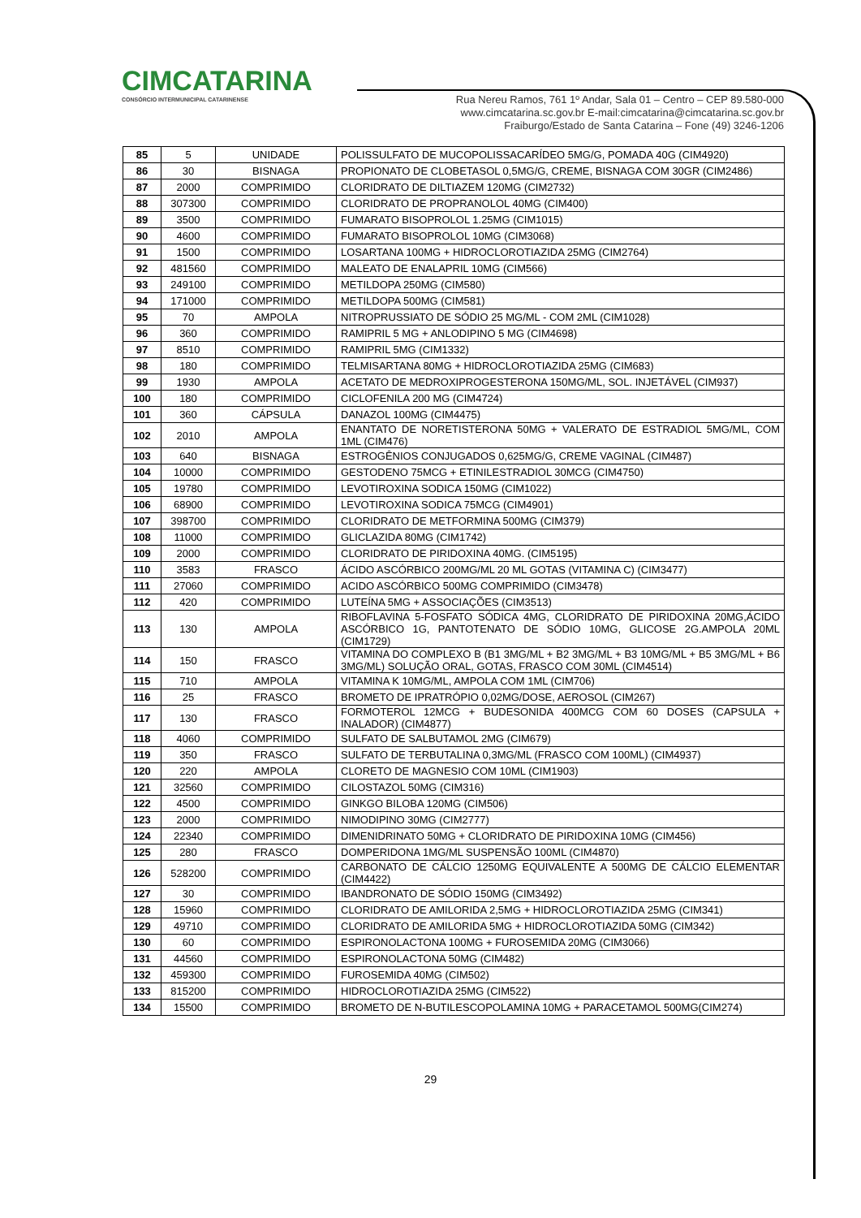CIMCATARINA
CONSÓRCIO INTERMUNICIPAL CATARINENSE
Rua Nereu Ramos, 761 1º Andar, Sala 01 – Centro – CEP 89.580-000
www.cimcatarina.sc.gov.br E-mail:cimcatarina@cimcatarina.sc.gov.br
Fraiburgo/Estado de Santa Catarina – Fone (49) 3246-1206
| 85 | 5 | UNIDADE | POLISSULFATO DE MUCOPOLISSACARÍDEO 5MG/G, POMADA 40G (CIM4920) |
| 86 | 30 | BISNAGA | PROPIONATO DE CLOBETASOL 0,5MG/G, CREME, BISNAGA COM 30GR (CIM2486) |
| 87 | 2000 | COMPRIMIDO | CLORIDRATO DE DILTIAZEM 120MG (CIM2732) |
| 88 | 307300 | COMPRIMIDO | CLORIDRATO DE PROPRANOLOL 40MG (CIM400) |
| 89 | 3500 | COMPRIMIDO | FUMARATO BISOPROLOL 1.25MG (CIM1015) |
| 90 | 4600 | COMPRIMIDO | FUMARATO BISOPROLOL 10MG (CIM3068) |
| 91 | 1500 | COMPRIMIDO | LOSARTANA 100MG + HIDROCLOROTIAZIDA 25MG (CIM2764) |
| 92 | 481560 | COMPRIMIDO | MALEATO DE ENALAPRIL 10MG (CIM566) |
| 93 | 249100 | COMPRIMIDO | METILDOPA 250MG (CIM580) |
| 94 | 171000 | COMPRIMIDO | METILDOPA 500MG (CIM581) |
| 95 | 70 | AMPOLA | NITROPRUSSIATO DE SÓDIO 25 MG/ML - COM 2ML (CIM1028) |
| 96 | 360 | COMPRIMIDO | RAMIPRIL 5 MG + ANLODIPINO 5 MG (CIM4698) |
| 97 | 8510 | COMPRIMIDO | RAMIPRIL 5MG (CIM1332) |
| 98 | 180 | COMPRIMIDO | TELMISARTANA 80MG + HIDROCLOROTIAZIDA 25MG (CIM683) |
| 99 | 1930 | AMPOLA | ACETATO DE MEDROXIPROGESTERONA 150MG/ML, SOL. INJETÁVEL (CIM937) |
| 100 | 180 | COMPRIMIDO | CICLOFENILA 200 MG (CIM4724) |
| 101 | 360 | CÁPSULA | DANAZOL 100MG (CIM4475) |
| 102 | 2010 | AMPOLA | ENANTATO DE NORETISTERONA 50MG + VALERATO DE ESTRADIOL 5MG/ML, COM 1ML (CIM476) |
| 103 | 640 | BISNAGA | ESTROGÊNIOS CONJUGADOS 0,625MG/G, CREME VAGINAL (CIM487) |
| 104 | 10000 | COMPRIMIDO | GESTODENO 75MCG + ETINILESTRADIOL 30MCG (CIM4750) |
| 105 | 19780 | COMPRIMIDO | LEVOTIROXINA SODICA 150MG (CIM1022) |
| 106 | 68900 | COMPRIMIDO | LEVOTIROXINA SODICA 75MCG (CIM4901) |
| 107 | 398700 | COMPRIMIDO | CLORIDRATO DE METFORMINA 500MG (CIM379) |
| 108 | 11000 | COMPRIMIDO | GLICLAZIDA 80MG (CIM1742) |
| 109 | 2000 | COMPRIMIDO | CLORIDRATO DE PIRIDOXINA 40MG. (CIM5195) |
| 110 | 3583 | FRASCO | ÁCIDO ASCÓRBICO 200MG/ML 20 ML GOTAS (VITAMINA C) (CIM3477) |
| 111 | 27060 | COMPRIMIDO | ACIDO ASCÓRBICO 500MG COMPRIMIDO (CIM3478) |
| 112 | 420 | COMPRIMIDO | LUTEÍNA 5MG + ASSOCIAÇÕES (CIM3513) |
| 113 | 130 | AMPOLA | RIBOFLAVINA 5-FOSFATO SÓDICA 4MG, CLORIDRATO DE PIRIDOXINA 20MG,ÁCIDO ASCÓRBICO 1G, PANTOTENATO DE SÓDIO 10MG, GLICOSE 2G.AMPOLA 20ML (CIM1729) |
| 114 | 150 | FRASCO | VITAMINA DO COMPLEXO B (B1 3MG/ML + B2 3MG/ML + B3 10MG/ML + B5 3MG/ML + B6 3MG/ML) SOLUÇÃO ORAL, GOTAS, FRASCO COM 30ML (CIM4514) |
| 115 | 710 | AMPOLA | VITAMINA K 10MG/ML, AMPOLA COM 1ML (CIM706) |
| 116 | 25 | FRASCO | BROMETO DE IPRATRÓPIO 0,02MG/DOSE, AEROSOL (CIM267) |
| 117 | 130 | FRASCO | FORMOTEROL 12MCG + BUDESONIDA 400MCG COM 60 DOSES (CAPSULA + INALADOR) (CIM4877) |
| 118 | 4060 | COMPRIMIDO | SULFATO DE SALBUTAMOL 2MG (CIM679) |
| 119 | 350 | FRASCO | SULFATO DE TERBUTALINA 0,3MG/ML (FRASCO COM 100ML) (CIM4937) |
| 120 | 220 | AMPOLA | CLORETO DE MAGNESIO COM 10ML (CIM1903) |
| 121 | 32560 | COMPRIMIDO | CILOSTAZOL 50MG (CIM316) |
| 122 | 4500 | COMPRIMIDO | GINKGO BILOBA 120MG (CIM506) |
| 123 | 2000 | COMPRIMIDO | NIMODIPINO 30MG (CIM2777) |
| 124 | 22340 | COMPRIMIDO | DIMENIDRINATO 50MG + CLORIDRATO DE PIRIDOXINA 10MG (CIM456) |
| 125 | 280 | FRASCO | DOMPERIDONA 1MG/ML SUSPENSÃO 100ML (CIM4870) |
| 126 | 528200 | COMPRIMIDO | CARBONATO DE CÁLCIO 1250MG EQUIVALENTE A 500MG DE CÁLCIO ELEMENTAR (CIM4422) |
| 127 | 30 | COMPRIMIDO | IBANDRONATO DE SÓDIO 150MG (CIM3492) |
| 128 | 15960 | COMPRIMIDO | CLORIDRATO DE AMILORIDA 2,5MG + HIDROCLOROTIAZIDA 25MG (CIM341) |
| 129 | 49710 | COMPRIMIDO | CLORIDRATO DE AMILORIDA 5MG + HIDROCLOROTIAZIDA 50MG (CIM342) |
| 130 | 60 | COMPRIMIDO | ESPIRONOLACTONA 100MG + FUROSEMIDA 20MG (CIM3066) |
| 131 | 44560 | COMPRIMIDO | ESPIRONOLACTONA 50MG (CIM482) |
| 132 | 459300 | COMPRIMIDO | FUROSEMIDA 40MG (CIM502) |
| 133 | 815200 | COMPRIMIDO | HIDROCLOROTIAZIDA 25MG (CIM522) |
| 134 | 15500 | COMPRIMIDO | BROMETO DE N-BUTILESCOPOLAMINA 10MG + PARACETAMOL 500MG(CIM274) |
29